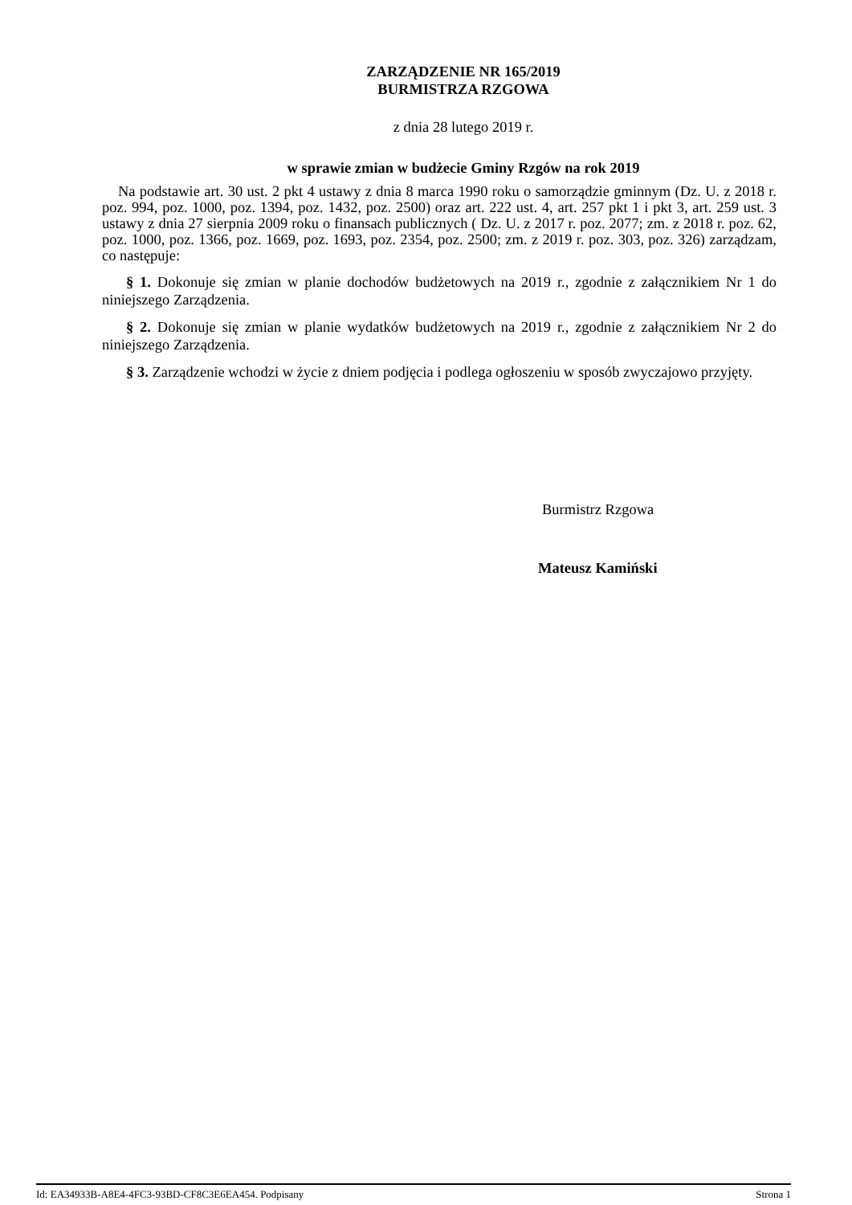ZARZĄDZENIE NR 165/2019
BURMISTRZA RZGOWA
z dnia 28 lutego 2019 r.
w sprawie zmian w budżecie Gminy Rzgów na rok 2019
Na podstawie art. 30 ust. 2 pkt 4 ustawy z dnia 8 marca 1990 roku o samorządzie gminnym (Dz. U. z 2018 r. poz. 994, poz. 1000, poz. 1394, poz. 1432, poz. 2500) oraz art. 222 ust. 4, art. 257 pkt 1 i pkt 3, art. 259 ust. 3 ustawy z dnia 27 sierpnia 2009 roku o finansach publicznych ( Dz. U. z 2017 r. poz. 2077; zm. z 2018 r. poz. 62, poz. 1000, poz. 1366, poz. 1669, poz. 1693, poz. 2354, poz. 2500; zm. z 2019 r. poz. 303, poz. 326) zarządzam, co następuje:
§ 1. Dokonuje się zmian w planie dochodów budżetowych na 2019 r., zgodnie z załącznikiem Nr 1 do niniejszego Zarządzenia.
§ 2. Dokonuje się zmian w planie wydatków budżetowych na 2019 r., zgodnie z załącznikiem Nr 2 do niniejszego Zarządzenia.
§ 3. Zarządzenie wchodzi w życie z dniem podjęcia i podlega ogłoszeniu w sposób zwyczajowo przyjęty.
Burmistrz Rzgowa
Mateusz Kamiński
Id: EA34933B-A8E4-4FC3-93BD-CF8C3E6EA454. Podpisany Strona 1